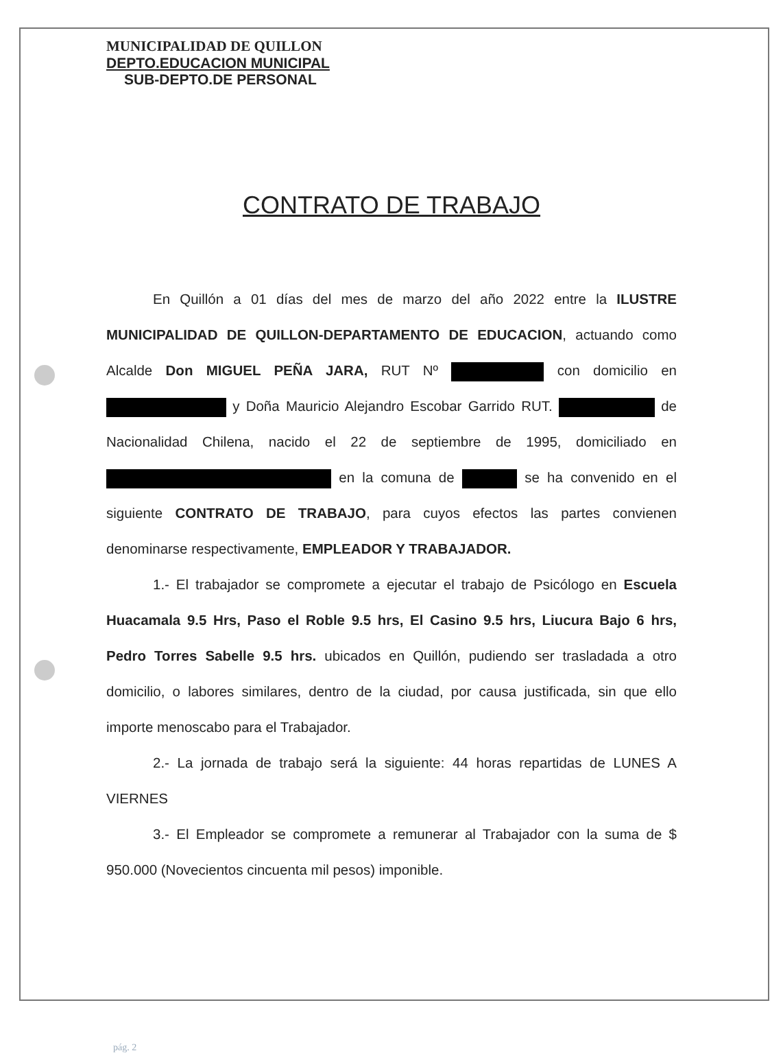MUNICIPALIDAD DE QUILLON
DEPTO.EDUCACION MUNICIPAL
SUB-DEPTO.DE PERSONAL
CONTRATO DE TRABAJO
En Quillón a 01 días del mes de marzo del año 2022 entre la ILUSTRE MUNICIPALIDAD DE QUILLON-DEPARTAMENTO DE EDUCACION, actuando como Alcalde Don MIGUEL PEÑA JARA, RUT Nº con domicilio en y Doña Mauricio Alejandro Escobar Garrido RUT. de Nacionalidad Chilena, nacido el 22 de septiembre de 1995, domiciliado en en la comuna de se ha convenido en el siguiente CONTRATO DE TRABAJO, para cuyos efectos las partes convienen denominarse respectivamente, EMPLEADOR Y TRABAJADOR.
1.- El trabajador se compromete a ejecutar el trabajo de Psicólogo en Escuela Huacamala 9.5 Hrs, Paso el Roble 9.5 hrs, El Casino 9.5 hrs, Liucura Bajo 6 hrs, Pedro Torres Sabelle 9.5 hrs. ubicados en Quillón, pudiendo ser trasladada a otro domicilio, o labores similares, dentro de la ciudad, por causa justificada, sin que ello importe menoscabo para el Trabajador.
2.- La jornada de trabajo será la siguiente: 44 horas repartidas de LUNES A VIERNES
3.- El Empleador se compromete a remunerar al Trabajador con la suma de $ 950.000 (Novecientos cincuenta mil pesos) imponible.
pág. 2